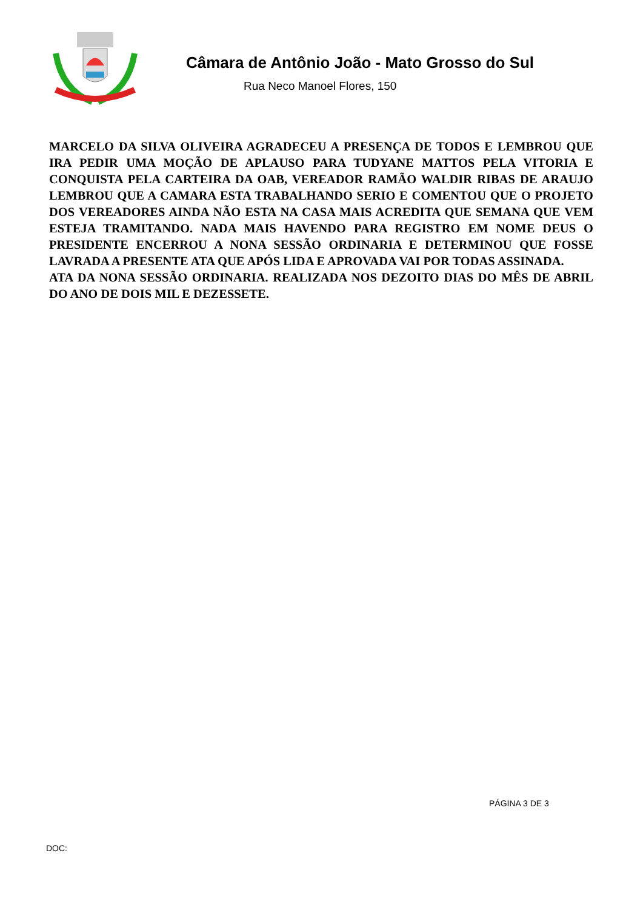Câmara de Antônio João - Mato Grosso do Sul
Rua Neco Manoel Flores, 150
MARCELO DA SILVA OLIVEIRA AGRADECEU A PRESENÇA DE TODOS E LEMBROU QUE IRA PEDIR UMA MOÇÃO DE APLAUSO PARA TUDYANE MATTOS PELA VITORIA E CONQUISTA PELA CARTEIRA DA OAB, VEREADOR RAMÃO WALDIR RIBAS DE ARAUJO LEMBROU QUE A CAMARA ESTA TRABALHANDO SERIO E COMENTOU QUE O PROJETO DOS VEREADORES AINDA NÃO ESTA NA CASA MAIS ACREDITA QUE SEMANA QUE VEM ESTEJA TRAMITANDO. NADA MAIS HAVENDO PARA REGISTRO EM NOME DEUS O PRESIDENTE ENCERROU A NONA SESSÃO ORDINARIA E DETERMINOU QUE FOSSE LAVRADA A PRESENTE ATA QUE APÓS LIDA E APROVADA VAI POR TODAS ASSINADA.
ATA DA NONA SESSÃO ORDINARIA. REALIZADA NOS DEZOITO DIAS DO MÊS DE ABRIL DO ANO DE DOIS MIL E DEZESSETE.
PÁGINA 3 DE 3
DOC: